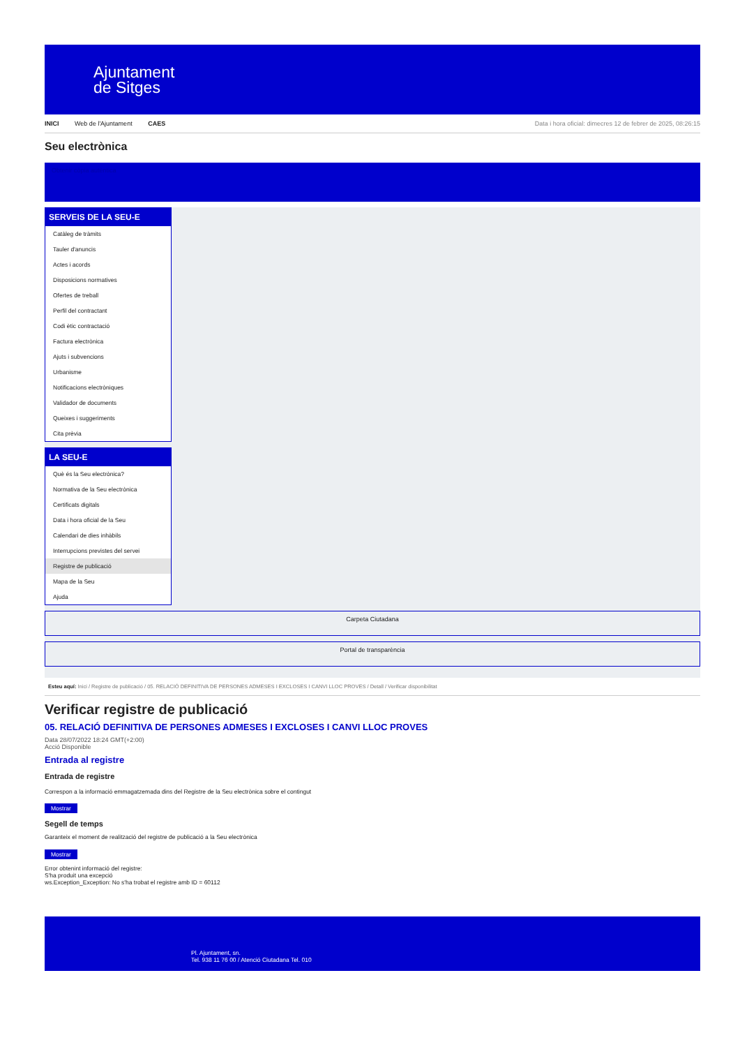Ajuntament
de Sitges
INICI Web de l'Ajuntament CAES Data i hora oficial: dimecres 12 de febrer de 2025, 08:26:15
Seu electrònica
Obtenir còpia autèntica
SERVEIS DE LA SEU-E
Catàleg de tràmits
Tauler d'anuncis
Actes i acords
Disposicions normatives
Ofertes de treball
Perfil del contractant
Codi ètic contractació
Factura electrònica
Ajuts i subvencions
Urbanisme
Notificacions electròniques
Validador de documents
Queixes i suggeriments
Cita prèvia
LA SEU-E
Què és la Seu electrònica?
Normativa de la Seu electrònica
Certificats digitals
Data i hora oficial de la Seu
Calendari de dies inhàbils
Interrupcions previstes del servei
Registre de publicació
Mapa de la Seu
Ajuda
Carpeta Ciutadana
Portal de transparència
Esteu aquí: Inici / Registre de publicació / 05. RELACIÓ DEFINITIVA DE PERSONES ADMESES I EXCLOSES I CANVI LLOC PROVES / Detall / Verificar disponibilitat
Verificar registre de publicació
05. RELACIÓ DEFINITIVA DE PERSONES ADMESES I EXCLOSES I CANVI LLOC PROVES
Data 28/07/2022 18:24 GMT(+2:00)
Acció Disponible
Entrada al registre
Entrada de registre
Correspon a la informació emmagatzemada dins del Registre de la Seu electrònica sobre el contingut
Mostrar
Segell de temps
Garanteix el moment de realització del registre de publicació a la Seu electrònica
Mostrar
Error obtenint informació del registre:
S'ha produit una excepció
ws.Exception_Exception: No s'ha trobat el registre amb ID = 60112
Pl. Ajuntament, sn.
Tel. 938 11 76 00 / Atenció Ciutadana Tel. 010